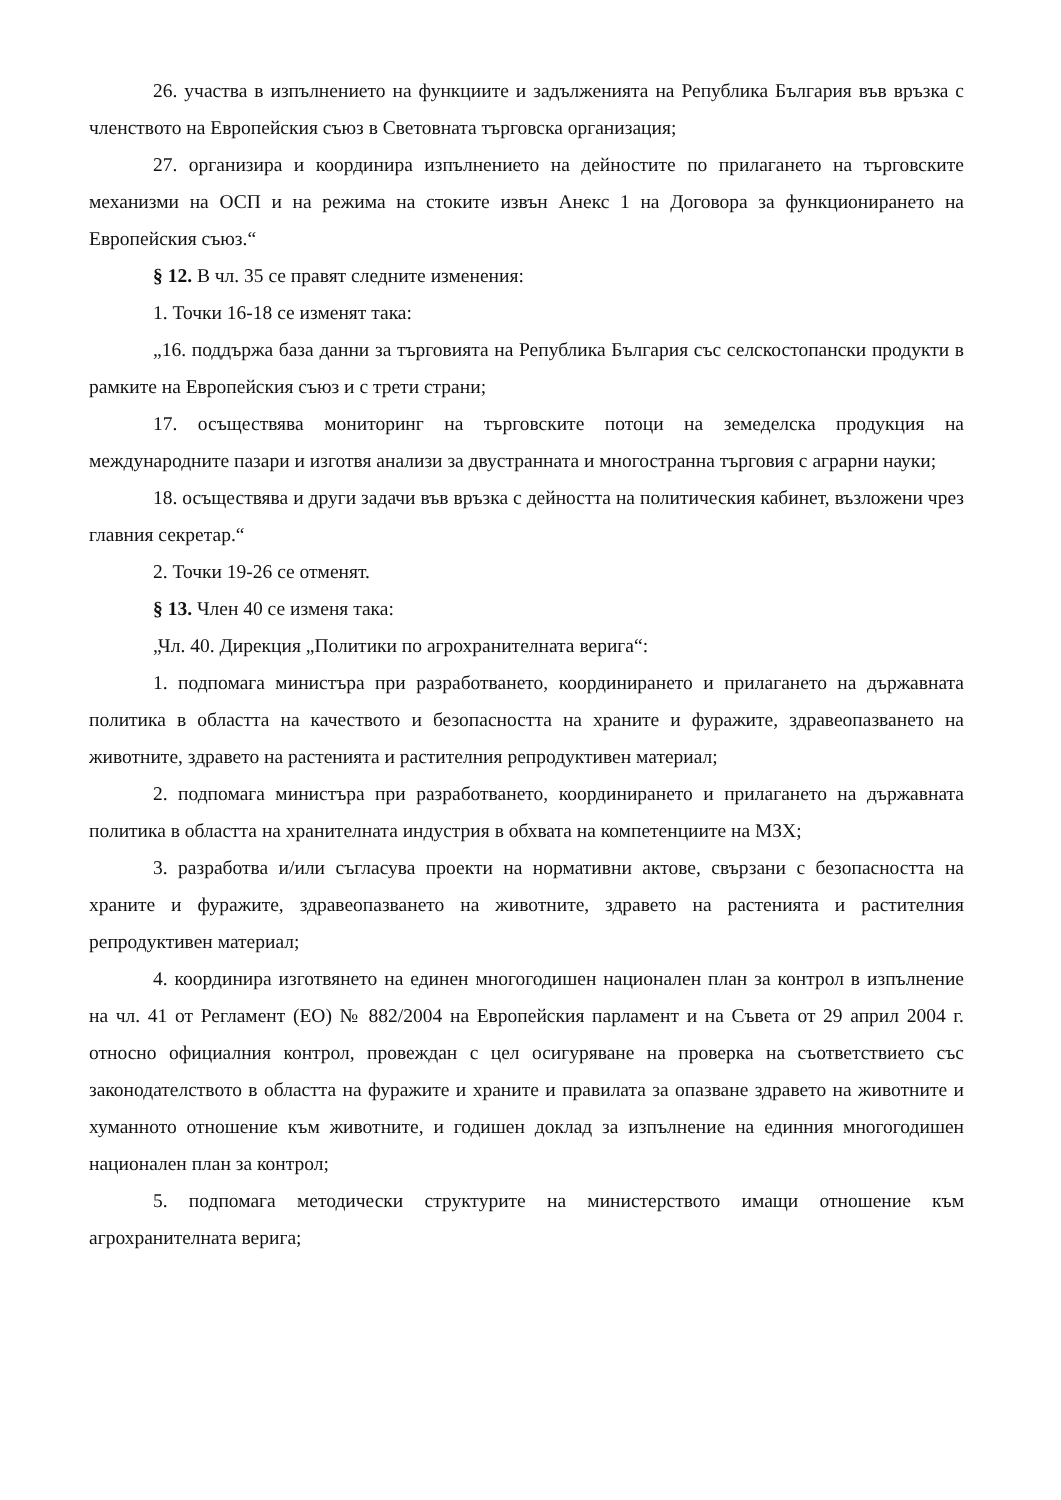26. участва в изпълнението на функциите и задълженията на Република България във връзка с членството на Европейския съюз в Световната търговска организация;
27. организира и координира изпълнението на дейностите по прилагането на търговските механизми на ОСП и на режима на стоките извън Анекс 1 на Договора за функционирането на Европейския съюз.“
§ 12. В чл. 35 се правят следните изменения:
1. Точки 16-18 се изменят така:
„16. поддържа база данни за търговията на Република България със селскостопански продукти в рамките на Европейския съюз и с трети страни;
17. осъществява мониторинг на търговските потоци на земеделска продукция на международните пазари и изготвя анализи за двустранната и многостранна търговия с аграрни науки;
18. осъществява и други задачи във връзка с дейността на политическия кабинет, възложени чрез главния секретар.“
2. Точки 19-26 се отменят.
§ 13. Член 40 се изменя така:
„Чл. 40. Дирекция „Политики по агрохранителната верига“:
1. подпомага министъра при разработването, координирането и прилагането на държавната политика в областта на качеството и безопасността на храните и фуражите, здравеопазването на животните, здравето на растенията и растителния репродуктивен материал;
2. подпомага министъра при разработването, координирането и прилагането на държавната политика в областта на хранителната индустрия в обхвата на компетенциите на МЗХ;
3. разработва и/или съгласува проекти на нормативни актове, свързани с безопасността на храните и фуражите, здравеопазването на животните, здравето на растенията и растителния репродуктивен материал;
4. координира изготвянето на единен многогодишен национален план за контрол в изпълнение на чл. 41 от Регламент (ЕО) № 882/2004 на Европейския парламент и на Съвета от 29 април 2004 г. относно официалния контрол, провеждан с цел осигуряване на проверка на съответствието със законодателството в областта на фуражите и храните и правилата за опазване здравето на животните и хуманното отношение към животните, и годишен доклад за изпълнение на единния многогодишен национален план за контрол;
5. подпомага методически структурите на министерството имащи отношение към агрохранителната верига;